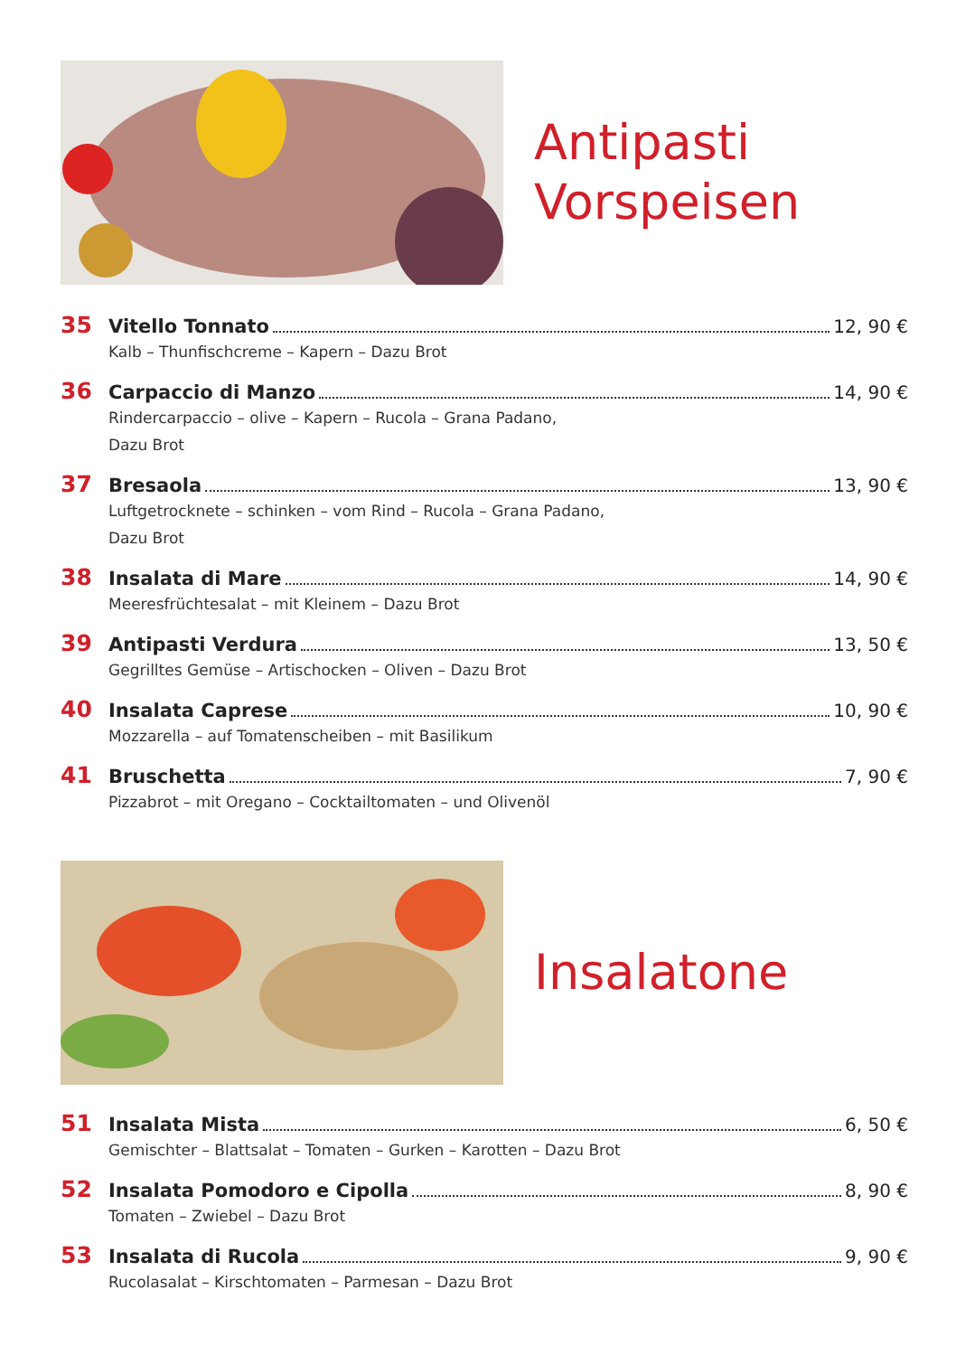Antipasti
Vorspeisen
35 Vitello Tonnato 12, 90 €
Kalb – Thunfischcreme – Kapern – Dazu Brot
36 Carpaccio di Manzo 14, 90 €
Rindercarpaccio – olive – Kapern – Rucola – Grana Padano,
Dazu Brot
37 Bresaola 13, 90 €
Luftgetrocknete – schinken – vom Rind – Rucola – Grana Padano,
Dazu Brot
38 Insalata di Mare 14, 90 €
Meeresfrüchtesalat – mit Kleinem – Dazu Brot
39 Antipasti Verdura 13, 50 €
Gegrilltes Gemüse – Artischocken – Oliven – Dazu Brot
40 Insalata Caprese 10, 90 €
Mozzarella – auf Tomatenscheiben – mit Basilikum
41 Bruschetta 7, 90 €
Pizzabrot – mit Oregano – Cocktailtomaten – und Olivenöl
Insalatone
51 Insalata Mista 6, 50 €
Gemischter – Blattsalat – Tomaten – Gurken – Karotten – Dazu Brot
52 Insalata Pomodoro e Cipolla 8, 90 €
Tomaten – Zwiebel – Dazu Brot
53 Insalata di Rucola 9, 90 €
Rucolasalat – Kirschtomaten – Parmesan – Dazu Brot